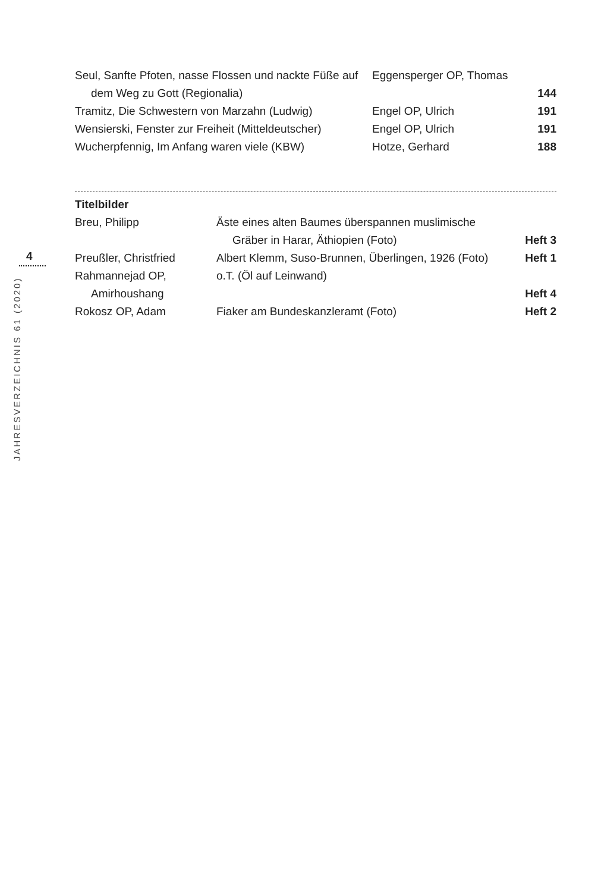| Seul, Sanfte Pfoten, nasse Flossen und nackte Füße auf | Eggensperger OP, Thomas | |
| dem Weg zu Gott (Regionalia) | | 144 |
| Tramitz, Die Schwestern von Marzahn (Ludwig) | Engel OP, Ulrich | 191 |
| Wensierski, Fenster zur Freiheit (Mitteldeutscher) | Engel OP, Ulrich | 191 |
| Wucherpfennig, Im Anfang waren viele (KBW) | Hotze, Gerhard | 188 |
Titelbilder
| Breu, Philipp | Äste eines alten Baumes überspannen muslimische | |
| | Gräber in Harar, Äthiopien (Foto) | Heft 3 |
| Preußler, Christfried | Albert Klemm, Suso-Brunnen, Überlingen, 1926 (Foto) | Heft 1 |
| Rahmannejad OP, | o.T. (Öl auf Leinwand) | |
| Amirhoushang | | Heft 4 |
| Rokosz OP, Adam | Fiaker am Bundeskanzleramt (Foto) | Heft 2 |
4
JAHRESVERZEICHNIS 61 (2020)